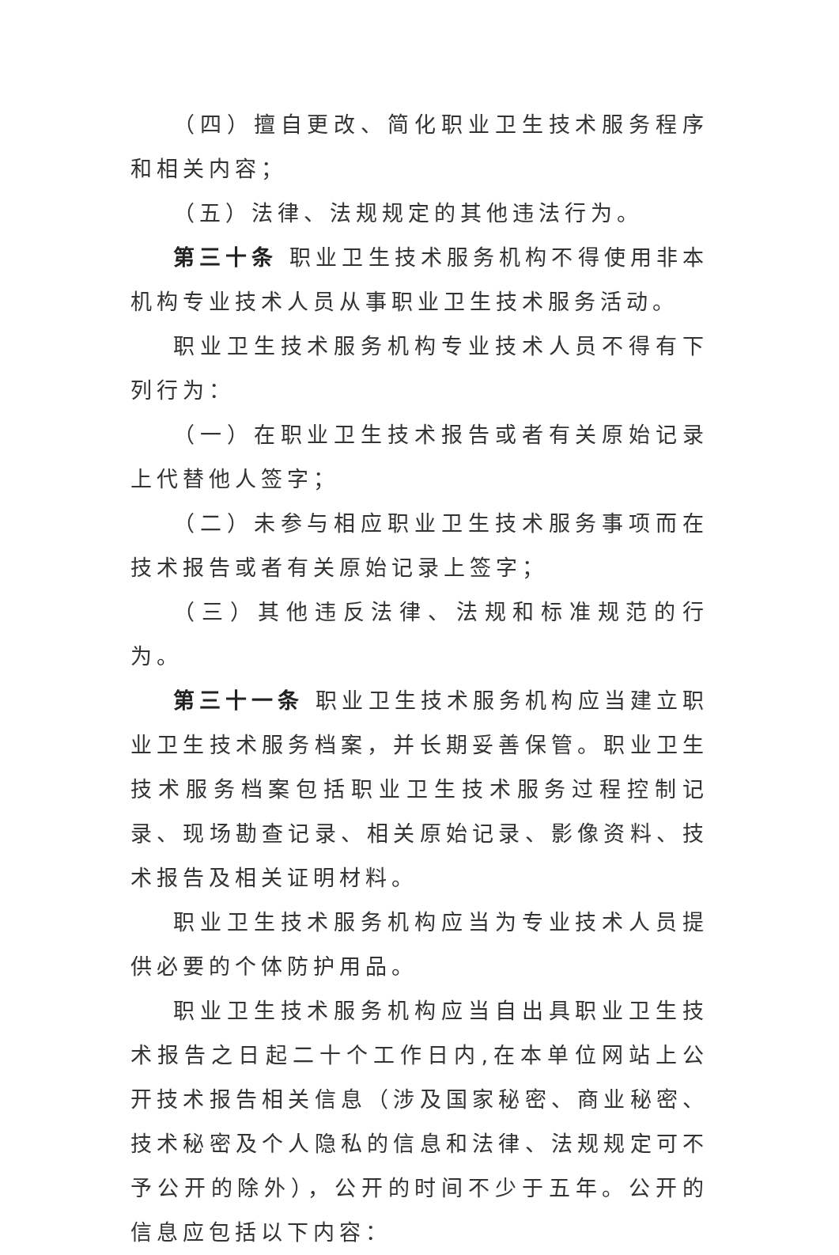（四）擅自更改、简化职业卫生技术服务程序和相关内容；
（五）法律、法规规定的其他违法行为。
第三十条 职业卫生技术服务机构不得使用非本机构专业技术人员从事职业卫生技术服务活动。
职业卫生技术服务机构专业技术人员不得有下列行为：
（一）在职业卫生技术报告或者有关原始记录上代替他人签字；
（二）未参与相应职业卫生技术服务事项而在技术报告或者有关原始记录上签字；
（三）其他违反法律、法规和标准规范的行为。
第三十一条 职业卫生技术服务机构应当建立职业卫生技术服务档案，并长期妥善保管。职业卫生技术服务档案包括职业卫生技术服务过程控制记录、现场勘查记录、相关原始记录、影像资料、技术报告及相关证明材料。
职业卫生技术服务机构应当为专业技术人员提供必要的个体防护用品。
职业卫生技术服务机构应当自出具职业卫生技术报告之日起二十个工作日内,在本单位网站上公开技术报告相关信息（涉及国家秘密、商业秘密、技术秘密及个人隐私的信息和法律、法规规定可不予公开的除外），公开的时间不少于五年。公开的信息应包括以下内容：